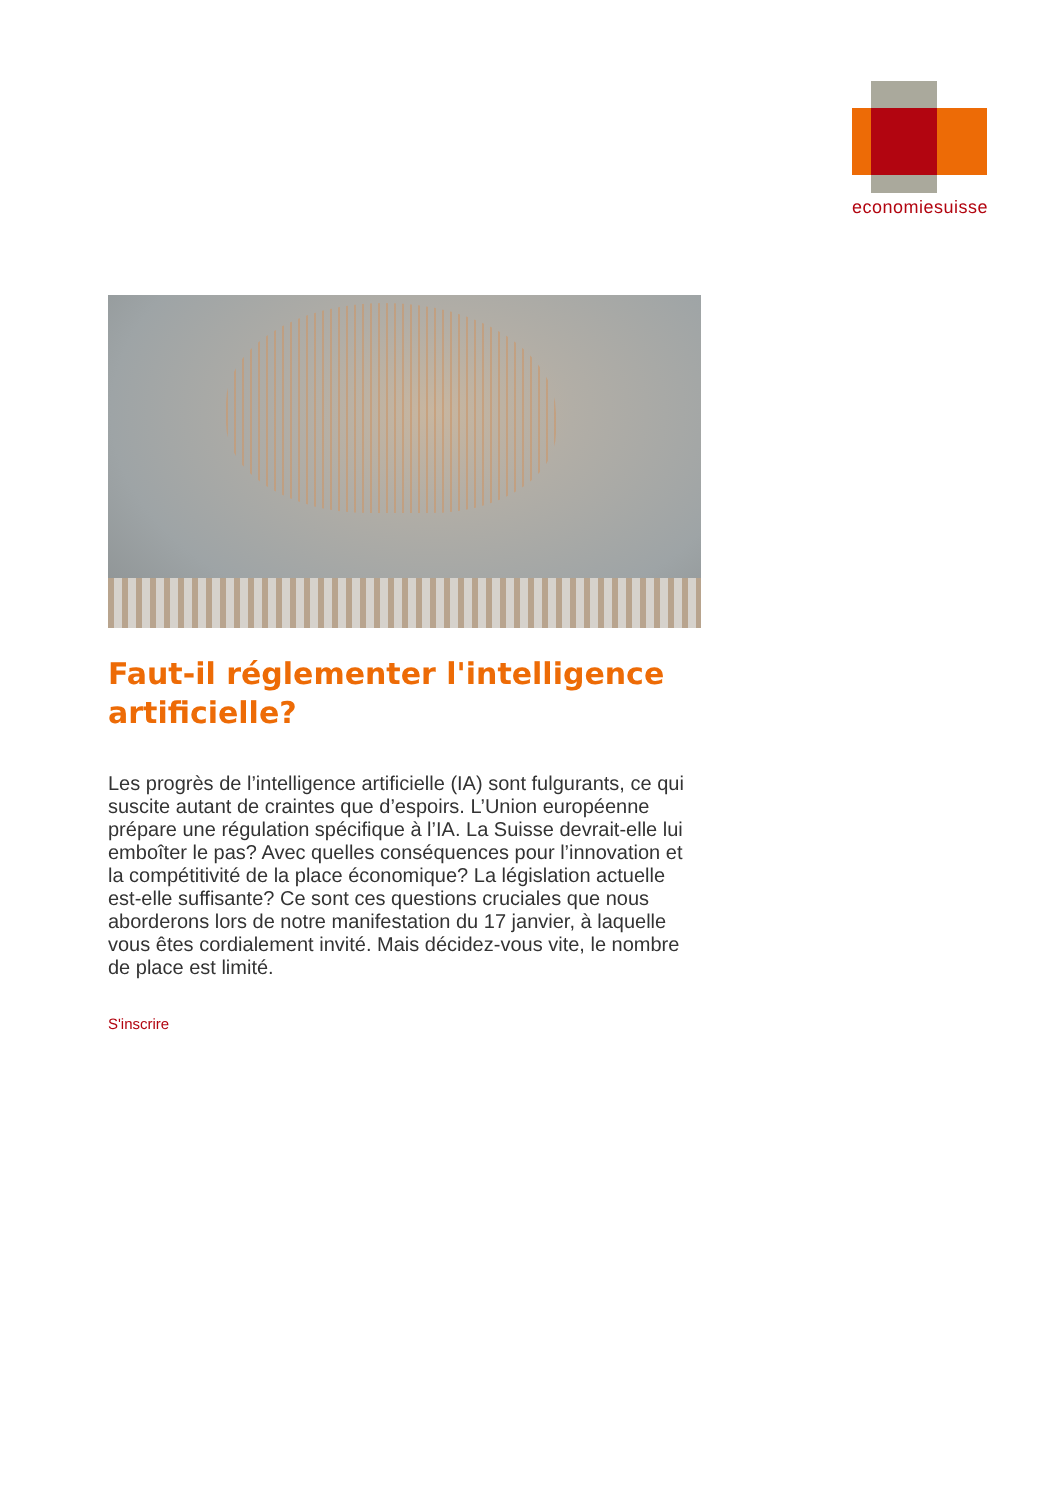economiesuisse
Faut-il réglementer l'intelligence artificielle?
Les progrès de l’intelligence artificielle (IA) sont fulgurants, ce qui suscite autant de craintes que d’espoirs. L’Union européenne prépare une régulation spécifique à l’IA. La Suisse devrait-elle lui emboîter le pas? Avec quelles conséquences pour l’innovation et la compétitivité de la place économique? La législation actuelle est-elle suffisante? Ce sont ces questions cruciales que nous aborderons lors de notre manifestation du 17 janvier, à laquelle vous êtes cordialement invité. Mais décidez-vous vite, le nombre de place est limité.
S'inscrire